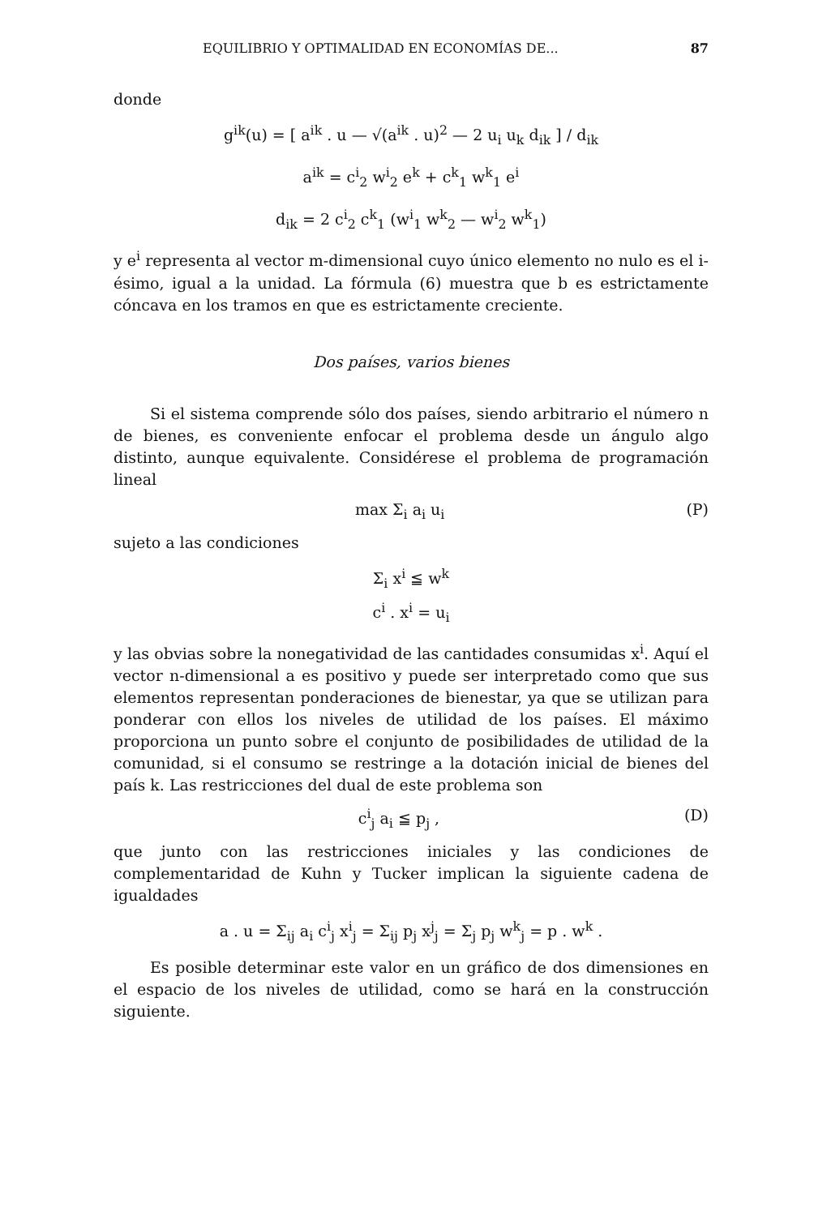EQUILIBRIO Y OPTIMALIDAD EN ECONOMÍAS DE... 87
donde
g<sup>ik</sup>(u) = [ a<sup>ik</sup> . u — √(a<sup>ik</sup> . u)<sup>2</sup> — 2 u<sub>i</sub> u<sub>k</sub> d<sub>ik</sub> ] / d<sub>ik</sub>
a<sup>ik</sup> = c<sup>i</sup><sub>2</sub> w<sup>i</sup><sub>2</sub> e<sup>k</sup> + c<sup>k</sup><sub>1</sub> w<sup>k</sup><sub>1</sub> e<sup>i</sup>
d<sub>ik</sub> = 2 c<sup>i</sup><sub>2</sub> c<sup>k</sup><sub>1</sub> (w<sup>i</sup><sub>1</sub> w<sup>k</sup><sub>2</sub> — w<sup>i</sup><sub>2</sub> w<sup>k</sup><sub>1</sub>)
y e<sup>i</sup> representa al vector m-dimensional cuyo único elemento no nulo es el i-ésimo, igual a la unidad. La fórmula (6) muestra que b es estrictamente cóncava en los tramos en que es estrictamente creciente.
Dos países, varios bienes
Si el sistema comprende sólo dos países, siendo arbitrario el número n de bienes, es conveniente enfocar el problema desde un ángulo algo distinto, aunque equivalente. Considérese el problema de programación lineal
max Σ<sub>i</sub> a<sub>i</sub> u<sub>i</sub> (P)
sujeto a las condiciones
Σ<sub>i</sub> x<sup>i</sup> ≦ w<sup>k</sup>
c<sup>i</sup> . x<sup>i</sup> = u<sub>i</sub>
y las obvias sobre la nonegatividad de las cantidades consumidas x<sup>i</sup>. Aquí el vector n-dimensional a es positivo y puede ser interpretado como que sus elementos representan ponderaciones de bienestar, ya que se utilizan para ponderar con ellos los niveles de utilidad de los países. El máximo proporciona un punto sobre el conjunto de posibilidades de utilidad de la comunidad, si el consumo se restringe a la dotación inicial de bienes del país k. Las restricciones del dual de este problema son
c<sup>i</sup><sub>j</sub> a<sub>i</sub> ≦ p<sub>j</sub> , (D)
que junto con las restricciones iniciales y las condiciones de complementaridad de Kuhn y Tucker implican la siguiente cadena de igualdades
a . u = Σ<sub>ij</sub> a<sub>i</sub> c<sup>i</sup><sub>j</sub> x<sup>i</sup><sub>j</sub> = Σ<sub>ij</sub> p<sub>j</sub> x<sup>j</sup><sub>j</sub> = Σ<sub>j</sub> p<sub>j</sub> w<sup>k</sup><sub>j</sub> = p . w<sup>k</sup> .
Es posible determinar este valor en un gráfico de dos dimensiones en el espacio de los niveles de utilidad, como se hará en la construcción siguiente.